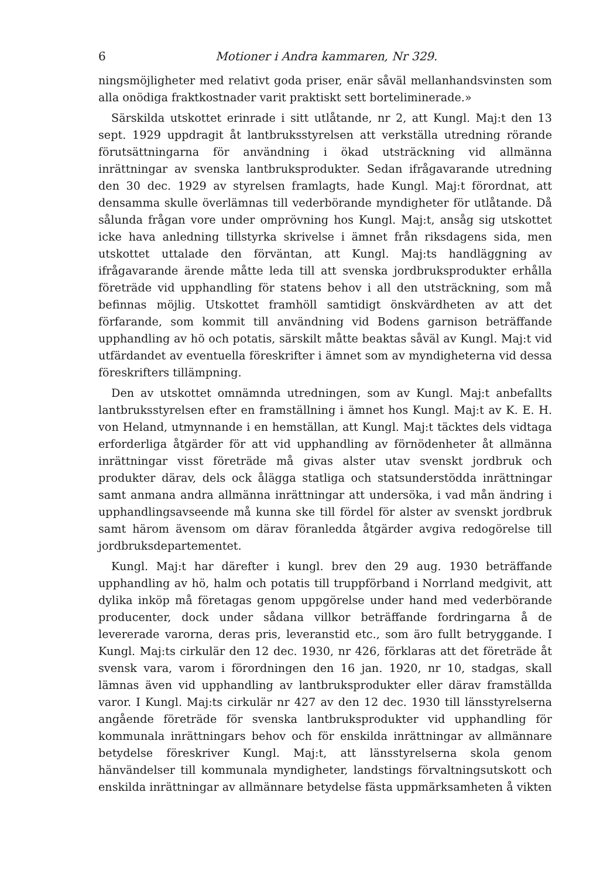6 Motioner i Andra kammaren, Nr 329.
ningsmöjligheter med relativt goda priser, enär såväl mellanhandsvinsten som alla onödiga fraktkostnader varit praktiskt sett borteliminerade.»
Särskilda utskottet erinrade i sitt utlåtande, nr 2, att Kungl. Maj:t den 13 sept. 1929 uppdragit åt lantbruksstyrelsen att verkställa utredning rörande förutsättningarna för användning i ökad utsträckning vid allmänna inrättningar av svenska lantbruksprodukter. Sedan ifrågavarande utredning den 30 dec. 1929 av styrelsen framlagts, hade Kungl. Maj:t förordnat, att densamma skulle överlämnas till vederbörande myndigheter för utlåtande. Då sålunda frågan vore under omprövning hos Kungl. Maj:t, ansåg sig utskottet icke hava anledning tillstyrka skrivelse i ämnet från riksdagens sida, men utskottet uttalade den förväntan, att Kungl. Maj:ts handläggning av ifrågavarande ärende måtte leda till att svenska jordbruksprodukter erhålla företräde vid upphandling för statens behov i all den utsträckning, som må befinnas möjlig. Utskottet framhöll samtidigt önskvärdheten av att det förfarande, som kommit till användning vid Bodens garnison beträffande upphandling av hö och potatis, särskilt måtte beaktas såväl av Kungl. Maj:t vid utfärdandet av eventuella föreskrifter i ämnet som av myndigheterna vid dessa föreskrifters tillämpning.
Den av utskottet omnämnda utredningen, som av Kungl. Maj:t anbefallts lantbruksstyrelsen efter en framställning i ämnet hos Kungl. Maj:t av K. E. H. von Heland, utmynnande i en hemställan, att Kungl. Maj:t täcktes dels vidtaga erforderliga åtgärder för att vid upphandling av förnödenheter åt allmänna inrättningar visst företräde må givas alster utav svenskt jordbruk och produkter därav, dels ock ålägga statliga och statsunderstödda inrättningar samt anmana andra allmänna inrättningar att undersöka, i vad mån ändring i upphandlingsavseende må kunna ske till fördel för alster av svenskt jordbruk samt härom ävensom om därav föranledda åtgärder avgiva redogörelse till jordbruksdepartementet.
Kungl. Maj:t har därefter i kungl. brev den 29 aug. 1930 beträffande upphandling av hö, halm och potatis till truppförband i Norrland medgivit, att dylika inköp må företagas genom uppgörelse under hand med vederbörande producenter, dock under sådana villkor beträffande fordringarna å de levererade varorna, deras pris, leveranstid etc., som äro fullt betryggande. I Kungl. Maj:ts cirkulär den 12 dec. 1930, nr 426, förklaras att det företräde åt svensk vara, varom i förordningen den 16 jan. 1920, nr 10, stadgas, skall lämnas även vid upphandling av lantbruksprodukter eller därav framställda varor. I Kungl. Maj:ts cirkulär nr 427 av den 12 dec. 1930 till länsstyrelserna angående företräde för svenska lantbruksprodukter vid upphandling för kommunala inrättningars behov och för enskilda inrättningar av allmännare betydelse föreskriver Kungl. Maj:t, att länsstyrelserna skola genom hänvändelser till kommunala myndigheter, landstings förvaltningsutskott och enskilda inrättningar av allmännare betydelse fästa uppmärksamheten å vikten